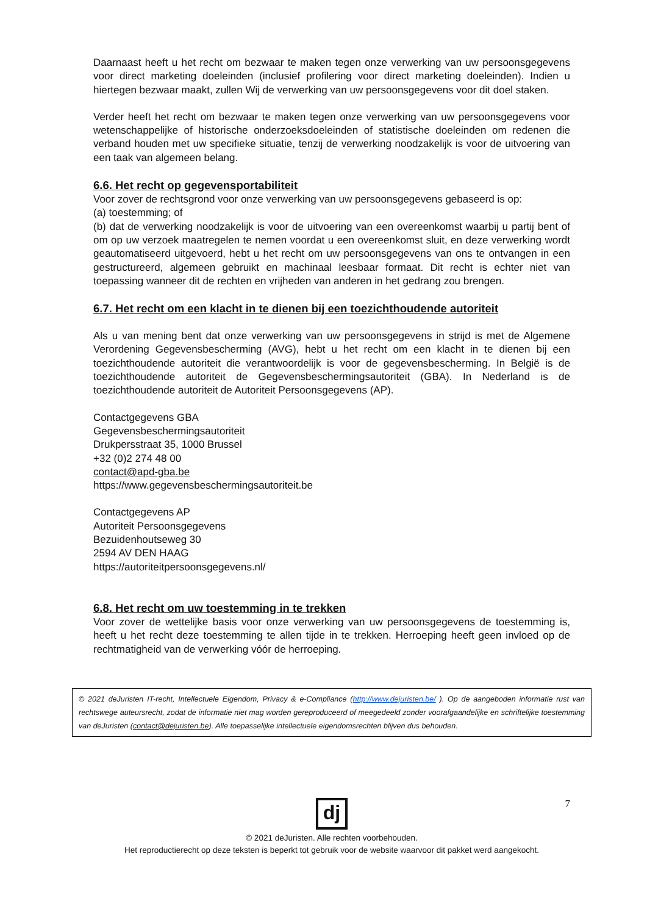Daarnaast heeft u het recht om bezwaar te maken tegen onze verwerking van uw persoonsgegevens voor direct marketing doeleinden (inclusief profilering voor direct marketing doeleinden). Indien u hiertegen bezwaar maakt, zullen Wij de verwerking van uw persoonsgegevens voor dit doel staken.
Verder heeft het recht om bezwaar te maken tegen onze verwerking van uw persoonsgegevens voor wetenschappelijke of historische onderzoeksdoeleinden of statistische doeleinden om redenen die verband houden met uw specifieke situatie, tenzij de verwerking noodzakelijk is voor de uitvoering van een taak van algemeen belang.
6.6. Het recht op gegevensportabiliteit
Voor zover de rechtsgrond voor onze verwerking van uw persoonsgegevens gebaseerd is op:
(a) toestemming; of
(b) dat de verwerking noodzakelijk is voor de uitvoering van een overeenkomst waarbij u partij bent of om op uw verzoek maatregelen te nemen voordat u een overeenkomst sluit, en deze verwerking wordt geautomatiseerd uitgevoerd, hebt u het recht om uw persoonsgegevens van ons te ontvangen in een gestructureerd, algemeen gebruikt en machinaal leesbaar formaat. Dit recht is echter niet van toepassing wanneer dit de rechten en vrijheden van anderen in het gedrang zou brengen.
6.7. Het recht om een klacht in te dienen bij een toezichthoudende autoriteit
Als u van mening bent dat onze verwerking van uw persoonsgegevens in strijd is met de Algemene Verordening Gegevensbescherming (AVG), hebt u het recht om een klacht in te dienen bij een toezichthoudende autoriteit die verantwoordelijk is voor de gegevensbescherming. In België is de toezichthoudende autoriteit de Gegevensbeschermingsautoriteit (GBA). In Nederland is de toezichthoudende autoriteit de Autoriteit Persoonsgegevens (AP).
Contactgegevens GBA
Gegevensbeschermingsautoriteit
Drukpersstraat 35, 1000 Brussel
+32 (0)2 274 48 00
contact@apd-gba.be
https://www.gegevensbeschermingsautoriteit.be
Contactgegevens AP
Autoriteit Persoonsgegevens
Bezuidenhoutseweg 30
2594 AV DEN HAAG
https://autoriteitpersoonsgegevens.nl/
6.8. Het recht om uw toestemming in te trekken
Voor zover de wettelijke basis voor onze verwerking van uw persoonsgegevens de toestemming is, heeft u het recht deze toestemming te allen tijde in te trekken. Herroeping heeft geen invloed op de rechtmatigheid van de verwerking vóór de herroeping.
© 2021 deJuristen IT-recht, Intellectuele Eigendom, Privacy & e-Compliance (http://www.dejuristen.be/ ). Op de aangeboden informatie rust van rechtswege auteursrecht, zodat de informatie niet mag worden gereproduceerd of meegedeeld zonder voorafgaandelijke en schriftelijke toestemming van deJuristen (contact@dejuristen.be). Alle toepasselijke intellectuele eigendomsrechten blijven dus behouden.
7
dj
© 2021 deJuristen. Alle rechten voorbehouden.
Het reproductierecht op deze teksten is beperkt tot gebruik voor de website waarvoor dit pakket werd aangekocht.